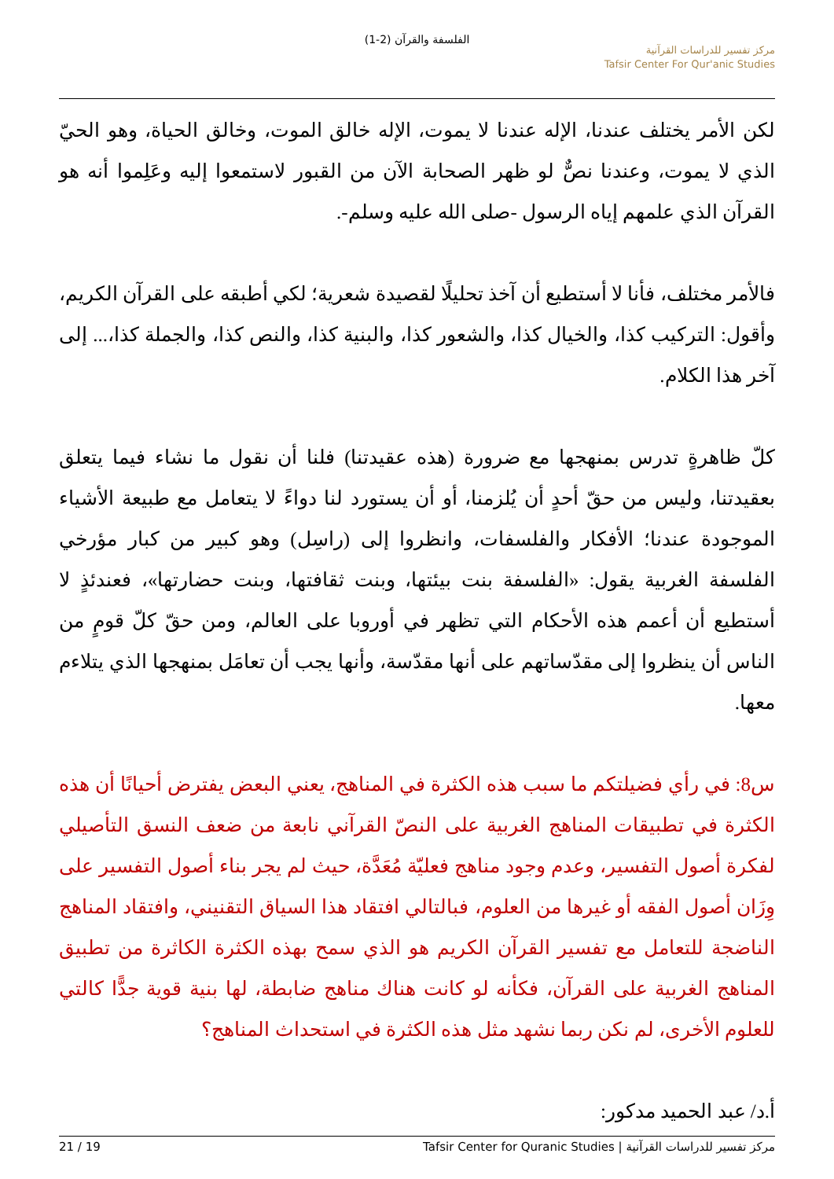الفلسفة والقرآن (2-1)
مركز تفسير للدراسات القرآنية
Tafsir Center For Qur'anic Studies
لكن الأمر يختلف عندنا، الإله عندنا لا يموت، الإله خالق الموت، وخالق الحياة، وهو الحيّ الذي لا يموت، وعندنا نصٌّ لو ظهر الصحابة الآن من القبور لاستمعوا إليه وعَلِموا أنه هو القرآن الذي علمهم إياه الرسول -صلى الله عليه وسلم-.
فالأمر مختلف، فأنا لا أستطيع أن آخذ تحليلًا لقصيدة شعرية؛ لكي أطبقه على القرآن الكريم، وأقول: التركيب كذا، والخيال كذا، والشعور كذا، والبنية كذا، والنص كذا، والجملة كذا،... إلى آخر هذا الكلام.
كلّ ظاهرةٍ تدرس بمنهجها مع ضرورة (هذه عقيدتنا) فلنا أن نقول ما نشاء فيما يتعلق بعقيدتنا، وليس من حقّ أحدٍ أن يُلزمنا، أو أن يستورد لنا دواءً لا يتعامل مع طبيعة الأشياء الموجودة عندنا؛ الأفكار والفلسفات، وانظروا إلى (راسِل) وهو كبير من كبار مؤرخي الفلسفة الغربية يقول: «الفلسفة بنت بيئتها، وبنت ثقافتها، وبنت حضارتها»، فعندئذٍ لا أستطيع أن أعمم هذه الأحكام التي تظهر في أوروبا على العالم، ومن حقّ كلّ قومٍ من الناس أن ينظروا إلى مقدّساتهم على أنها مقدّسة، وأنها يجب أن تعامَل بمنهجها الذي يتلاءم معها.
س8: في رأي فضيلتكم ما سبب هذه الكثرة في المناهج، يعني البعض يفترض أحيانًا أن هذه الكثرة في تطبيقات المناهج الغربية على النصّ القرآني نابعة من ضعف النسق التأصيلي لفكرة أصول التفسير، وعدم وجود مناهج فعليّة مُعَدَّة، حيث لم يجر بناء أصول التفسير على وِزَان أصول الفقه أو غيرها من العلوم، فبالتالي افتقاد هذا السياق التقنيني، وافتقاد المناهج الناضجة للتعامل مع تفسير القرآن الكريم هو الذي سمح بهذه الكثرة الكاثرة من تطبيق المناهج الغربية على القرآن، فكأنه لو كانت هناك مناهج ضابطة، لها بنية قوية جدًّا كالتي للعلوم الأخرى، لم نكن ربما نشهد مثل هذه الكثرة في استحداث المناهج؟
أ.د/ عبد الحميد مدكور:
مركز تفسير للدراسات القرآنية | Tafsir Center for Quranic Studies 19 / 21